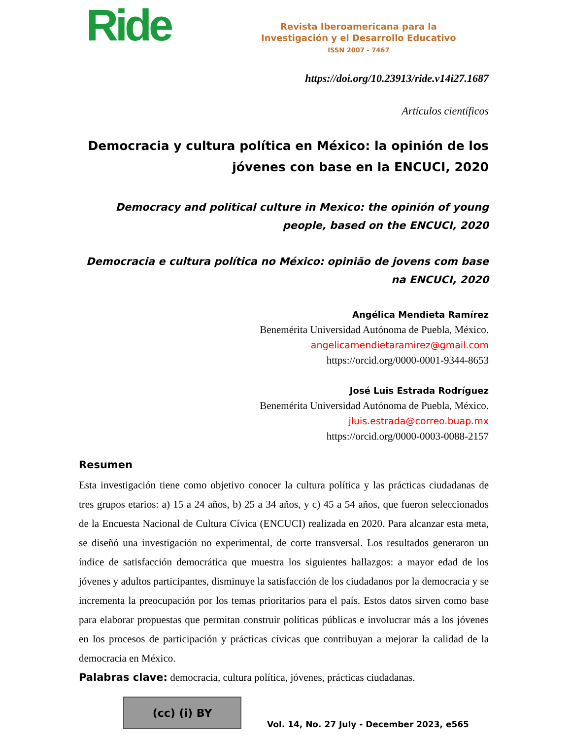Ride
Revista Iberoamericana para la
Investigación y el Desarrollo Educativo
ISSN 2007 - 7467
https://doi.org/10.23913/ride.v14i27.1687
Artículos científicos
Democracia y cultura política en México: la opinión de los jóvenes con base en la ENCUCI, 2020
Democracy and political culture in Mexico: the opinión of young people, based on the ENCUCI, 2020
Democracia e cultura política no México: opinião de jovens com base na ENCUCI, 2020
Angélica Mendieta Ramírez
Benemérita Universidad Autónoma de Puebla, México.
angelicamendietaramirez@gmail.com
https://orcid.org/0000-0001-9344-8653
José Luis Estrada Rodríguez
Benemérita Universidad Autónoma de Puebla, México.
jluis.estrada@correo.buap.mx
https://orcid.org/0000-0003-0088-2157
Resumen
Esta investigación tiene como objetivo conocer la cultura política y las prácticas ciudadanas de tres grupos etarios: a) 15 a 24 años, b) 25 a 34 años, y c) 45 a 54 años, que fueron seleccionados de la Encuesta Nacional de Cultura Cívica (ENCUCI) realizada en 2020. Para alcanzar esta meta, se diseñó una investigación no experimental, de corte transversal. Los resultados generaron un índice de satisfacción democrática que muestra los siguientes hallazgos: a mayor edad de los jóvenes y adultos participantes, disminuye la satisfacción de los ciudadanos por la democracia y se incrementa la preocupación por los temas prioritarios para el país. Estos datos sirven como base para elaborar propuestas que permitan construir políticas públicas e involucrar más a los jóvenes en los procesos de participación y prácticas cívicas que contribuyan a mejorar la calidad de la democracia en México.
Palabras clave: democracia, cultura política, jóvenes, prácticas ciudadanas.
(cc) (i) BY
Vol. 14, No. 27 July - December 2023, e565